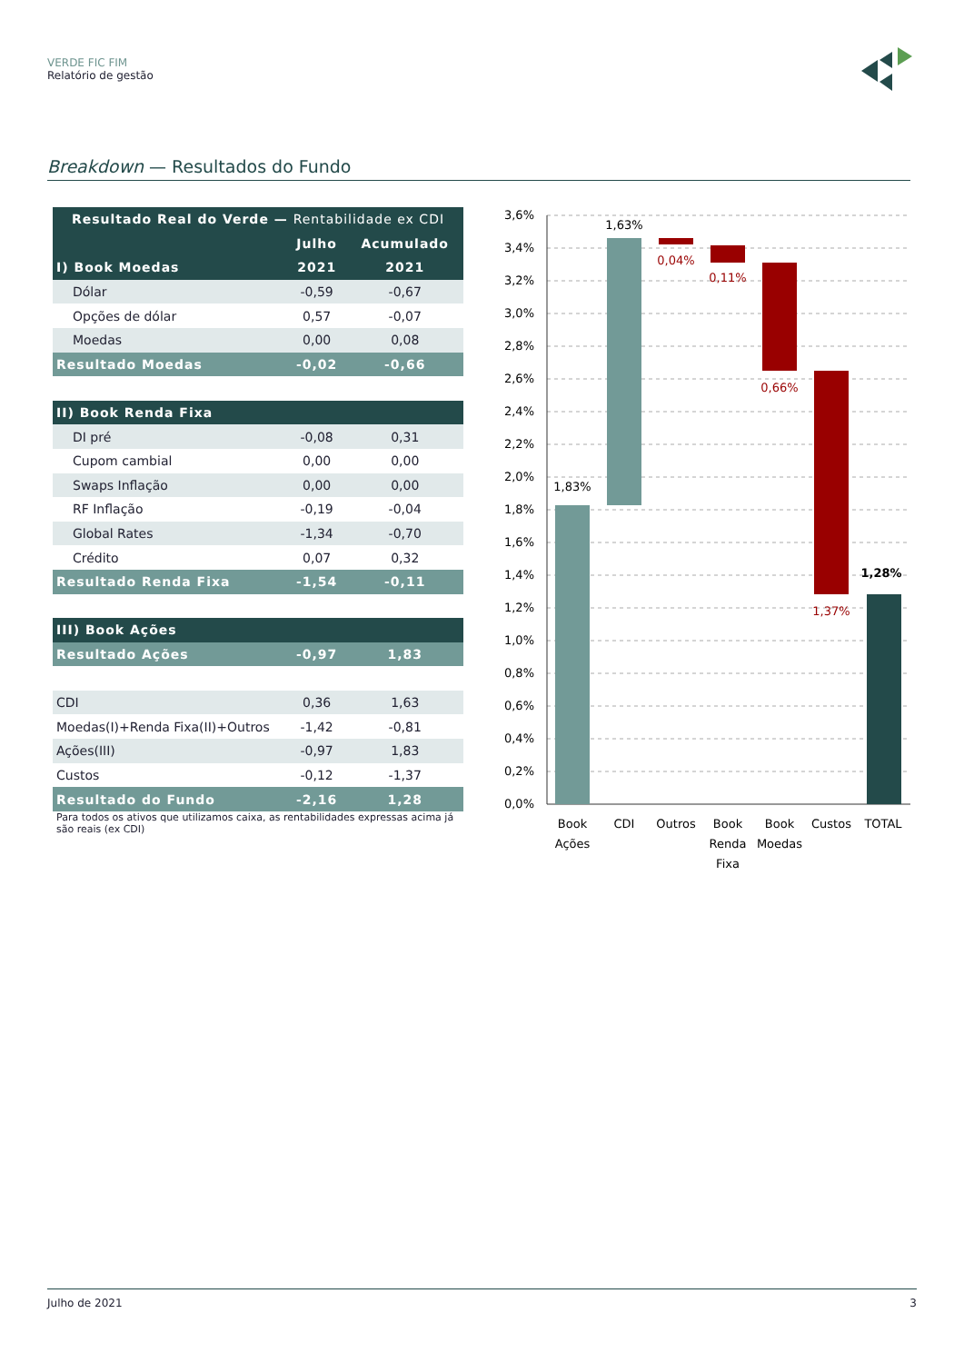VERDE FIC FIM
Relatório de gestão
Breakdown — Resultados do Fundo
| Resultado Real do Verde — Rentabilidade ex CDI | | |
| --- | --- | --- |
| | Julho | Acumulado |
| I) Book Moedas | 2021 | 2021 |
| Dólar | -0,59 | -0,67 |
| Opções de dólar | 0,57 | -0,07 |
| Moedas | 0,00 | 0,08 |
| Resultado Moedas | -0,02 | -0,66 |
| II) Book Renda Fixa | | |
| DI pré | -0,08 | 0,31 |
| Cupom cambial | 0,00 | 0,00 |
| Swaps Inflação | 0,00 | 0,00 |
| RF Inflação | -0,19 | -0,04 |
| Global Rates | -1,34 | -0,70 |
| Crédito | 0,07 | 0,32 |
| Resultado Renda Fixa | -1,54 | -0,11 |
| III) Book Ações | | |
| Resultado Ações | -0,97 | 1,83 |
| CDI | 0,36 | 1,63 |
| Moedas(I)+Renda Fixa(II)+Outros | -1,42 | -0,81 |
| Ações(III) | -0,97 | 1,83 |
| Custos | -0,12 | -1,37 |
| Resultado do Fundo | -2,16 | 1,28 |
| Para todos os ativos que utilizamos caixa, as rentabilidades expressas acima já são reais (ex CDI) | | |
3,6%
3,4%
3,2%
3,0%
2,8%
2,6%
2,4%
2,2%
2,0%
1,8%
1,6%
1,4%
1,2%
1,0%
0,8%
0,6%
0,4%
0,2%
0,0%
1,83%
1,63%
0,04%
0,11%
0,66%
1,37%
1,28%
Book
Ações
CDI
Outros
Book
Renda
Fixa
Book
Moedas
Custos
TOTAL
Julho de 2021 3